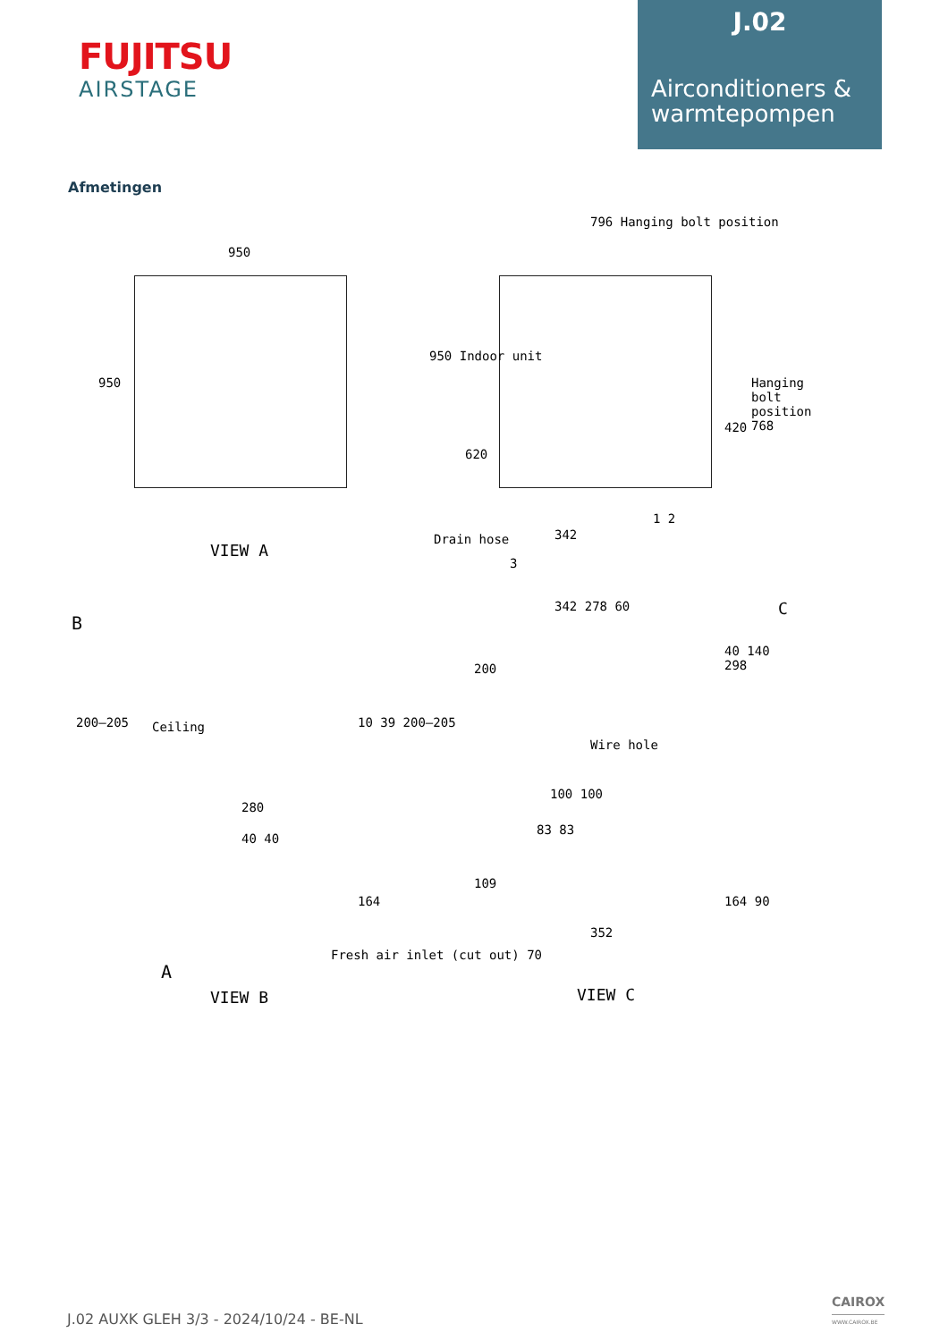FUJITSU
AIRSTAGE
J.02
Airconditioners & warmtepompen
Afmetingen
950
950
796 Hanging bolt position
950 Indoor unit
620
420
Hanging bolt position 768
Drain hose 342
1 2
3
VIEW A
B
Ceiling
200–205 10 39 200–205
342 278 60 C
200
40 140 298
Wire hole
280
40 40
164
A
Fresh air inlet (cut out) 70
VIEW B
100 100
83 83
109
352
164 90
VIEW C
J.02 AUXK GLEH 3/3 - 2024/10/24 - BE-NL
CAIROX
WWW.CAIROX.BE